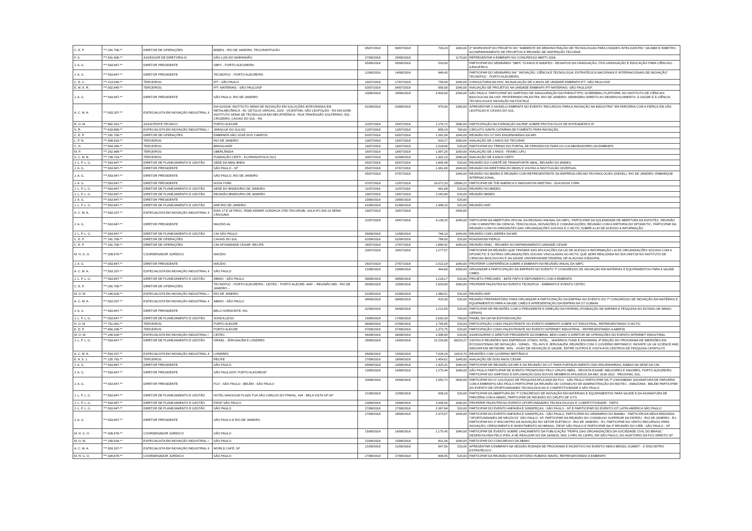| C. E. P. | ***.281.700-** | DIRETOR DE OPERAÇÕES | BNDES - RIO DE JANEIRO, TECGRAF/PUCRJ | 05/07/2018 | 06/07/2018 | 703,20 | 1040,00 | 3º WORKSHOP DO PROJETO DO "AMBIENTE DE DEMONSTRAÇÃO DE TECNOLOGIAS PARA CIDADES INTELIGENTES" DA ABDI E INMETRO, ACOMPANHAMENTO DE PROJETOS E REUNIÃO DE INSPENÇÃO TECGRAF. |
| F. S. | ***.931.600-** | ASSESSOR DE DIRETORIA III | SÃO LUÍS DO MARANHÃO | 27/06/2018 | 29/06/2018 | | 1170,00 | REPRESENTAR A EMBRAPII NO CONGRESSO ABIPTI 2018. |
| J. A. G. | ***.563.847-** | DIRETOR PRESIDENTE | SBPC - PORTO ALEGRE/RS | 05/06/2018 | 05/06/2018 | 520,93 | | PARTICIPAR DO SEMINÁRIO "SBPC 70 ANOS E ANDIFES - DESAFIOS DA GRADUAÇÃO, PÓS-GRADUAÇÃO E EDUCAÇÃO PARA CIÊNCIAS - ILEA/UFRGS. |
| J. A. G. | ***.563.847-** | DIRETOR PRESIDENTE | TECNOPUC - PORTO ALEGRE/RS | 12/06/2018 | 14/06/2018 | 848,43 | | PARTICIPAR DO SEMINÁRIO NA " INOVAÇÃO, CIÊNCIA E TECNOLOGIA: ESTRATÉGICA NACIONAIS E INTERNACIONAIS DE INOVAÇÃO" TECNOPUC - PORTO ALEGRE/RS. |
| C. E. C. | ***.213.030-** | TERCEIROS | IPT - SÃO PAULO | 16/07/2018 | 17/07/2018 | 756,84 | 1040,00 | CONSULTORIA AD-HOC NA AVALIAÇÃO DE 4 ANOS DE UNIDADE EMBRAPII IPT -SÃO PAULO/SP. |
| E. M. A. R. | ***.002.945-** | TERCEIROS | IPT- MATERIAIS - SÃO PAULO/SP | 03/07/2018 | 04/07/2018 | 956,00 | 1040,00 | AVALIAÇÃO DE PROJETOS NA UNIDADE EMBRAPII IPT-MATERIAIS -SÃO PAULO/SP. |
| J. A. G. | ***.563.847-** | DIRETOR PRESIDENTE | SÃO PAULO, RIO DE JANEIRO | 20/06/2018 | 29/06/2018 | 3.903,00 | 1560,00 | SÃO PAULO: PARTICIPAR DO SIMPÓSIO DE INAUGURAÇÃO DA PHENOTYPIC SCREEBING PLATFORM, NO INSTITUTO DE CIÊNCIAS BIOLÓGICAS DA USP, PROFERINDO PALESTRA. RIO DE JANEIRO: SEMINÁRIO DIREITO AO DESENVOLVIMENTO, À SAÚDE E À CIÊNCIA, TECNOLOGIA E INOVAÇÃO NA FIOCRUZ. |
| A. C. M. A. | ***.563.207-** | ESPECIALISTA EM INOVAÇÃO INDUSTRIAL II | DIA 01/2018: INSTITUTO SENAI DE INOVAÇÃO EM SOLUÇÕES INTEGRADAS EM METALMECÂNICA - AV. GETÚLIO VARGAS, 3229 - VICENTINA, SÃO LEOPOLDO - RS DIA 02/08: INSTITUTO SENAI DE TECNOLOGIA EM MECATRÔNICA - RUA TRAVESSÃO SOLFERINO, 501 - CRUZEIRO, CAXIAS DO SUL - RS | 01/08/2018 | 03/08/2018 | 970,00 | 1390,00 | APRESENTAR O MODELO EMBRAPII NO EVENTO 'RECURSOS PARA A INOVAÇÃO NA INDUSTRIA" EM PARCERIA COM A FIERGS EM SÃO LEOPOLDO E CAXIAS DO SUL. |
| R. O. M. | ***.882.341-** | ASSISTENTE TÉCNICO | PORTO ALEGRE | 22/07/2018 | 25/07/2018 | 1.276,72 | 2080,00 | PARTICIPAÇÃO NA FORMAÇÃO DA RNP SOBRE PROTOCOLOS DE ROTEAMENTO IP. |
| S. R. | ***.933.809-** | ESPECIALISTA EM INOVAÇÃO INDUSTRIAL I | JARAGUÁ DO SUL/SC | 12/07/2018 | 13/07/2018 | 859,19 | 700,00 | CIRCUITO SANTA CATARINA DE FOMENTO PARA INOVAÇÃO. |
| C. E. P. | ***.281.700-** | DIRETOR DE OPERAÇÕES | EMBRAER-SÃO JOSÉ DOS CAMPOS. | 02/07/2018 | 03/07/2018 | 1.391,04 | 1040,00 | REUNIÃO DO GT DAS ENGENHARIAS DA MEI. |
| L. P. N. | ***.898.910-** | TERCEIROS | RIO DE JANEIRO | 10/07/2018 | 15/07/2018 | 919,27 | 1560,00 | AVALIAÇÃO DE 2 ANOS DO TECGRAF. |
| C. H. | ***.944.390-** | TERCEIROS | BRASILIA/DF | 16/07/2018 | 16/07/2018 | 1.518,56 | 520,00 | PARTICIPAR DO TREINO DO PORTAL DE PERIÓDICOS PARA OS COLABORADORES DA EMBRAPII. |
| M. P. | ***.262.868-** | TERCEIROS | UBERLÂNDIA | 16/07/2018 | 18/07/2018 | 1.997,26 | 1050,00 | AVALIAÇÃO DE 2 ANOS - FEIMEC-UFU. |
| S. C. M. B. | ***.738.724-** | TERCEIROS | FUNDAÇÃO CERTI - FLORIANOPOLIS (SC) | 30/07/2018 | 02/08/2018 | 1.302,23 | 2080,00 | AVALIAÇÃO DE 4 ANOS CERTI |
| J. L. P. L. G. | ***.563.847-** | DIRETOR DE PLANEJAMENTO E GESTÃO | SEDE DA ABAL BNDS | 05/07/2018 | 05/07/2018 | 1.805,48 | 520,00 | REUNIÃO DO COMITÊ DE TRANSPORTE-ABAL, REUNIÃO DO BNDES. |
| J. A. G. | ***.563.847-** | DIRETOR PRESIDENTE | SÃO PAULO - SP | 05/07/2018 | 07/07/2018 | 1.361,06 | 1040,00 | REUNIÃO DA DIRETORIA DO BNDS E VISITAS A INSTITUIÇÃO DIVERSAS. |
| J. A. G. | ***.563.847-** | DIRETOR PRESIDENTE | SÃO PAULO, RIO DE JANEIRO | 05/07/2018 | 07/07/2018 | | 1040,00 | REUNIÃO NO BNDES E REUNIÃO COM REPRESENTANTE DA EMPRESA ORCAM TECHNOLOGIES (ISEAEL). RIO DE JANEIRO: EMBARQUE INTERNACIONAL. |
| J. A. G. | ***.563.847-** | DIRETOR PRESIDENTE | NOVA YORK | 07/07/2018 | 12/07/2018 | 10.072,33 | 10580,22 | PARTICIPAR DE THE AMERICA'S INNOVATION MEETING - EUA NOVA YORK. |
| J. L. P. L. G. | ***.563.847-** | DIRETOR DE PLANEJAMENTO E GESTÃO | SEDE DO BNDES/RIO DE JANEIRO | 11/07/2018 | 11/07/2018 | 961,68 | 520,00 | REUNIÃO NO BNDES. |
| J. L. P. L. G. | ***.563.847-** | DIRETOR DE PLANEJAMENTO E GESTÃO | REUNIÃO BNDES/RIO DE JANEIRO | 19/07/2018 | 19/07/2018 | 2.282,80 | 520,00 | REUNIÃO BNDES |
| J. A. G. | ***.563.847-** | DIRETOR PRESIDENTE | | 20/06/2018 | 20/06/2018 | | 520,00 | |
| J. L. P. L. G. | ***.563.847-** | DIRETOR DE PLANEJAMENTO E GESTÃO | ANP-RIO DE JANEIRO | 01/08/2018 | 01/08/2018 | 1.499,10 | 520,00 | REUNIÃO ANP. |
| A. C. M. A. | ***.563.207-** | ESPECIALISTA EM INOVAÇÃO INDUSTRIAL II | DIAS 17 E 18 FIESC, R00D ADMAR GONZAGA 2765 ITACURUBI, SALA Nº1 DIA 19 SENAI CRICIUMA | 16/07/2018 | 20/07/2018 | | 2430,00 | |
| J. A. G. | ***.563.847-** | DIRETOR PRESIDENTE | MACEIÓ-AL | 22/07/2018 | 24/07/2018 | 4.139,25 | 1040,00 | PARTICIPAR DA ABERTURA OFICIAL DA REUNIAO ANUNAL DA SBPC, PARTICIPAR DA SOLENIDADE DE ABERTURA DA EXPOTEC, REUNIÃO COM O MINISTRO DA CIENCIA, TENCOLOGIA, INOVAÇÕES E COMUNICAÇÕES, REUNIÃO COM A DIRTORIA DO DPO/MCTIC, PARTICIPAR DA REUNIÃO COM OS DIRIGENTES DAS ORGANIZAÇÕES SOCIAIS E O MCTIC SOBRE A LEI DE ACESSO A INFORMAÇÃO |
| J. L. P. L. G. | ***.563.847-** | DIRETOR DE PLANEJAMENTO E GESTÃO | CNI SÃO PAULO | 09/08/2018 | 12/08/2018 | 746,10 | 1040,00 | REUNIÃO COM LIDERES DA MEI |
| C. E. P. | ***.281.700-** | DIRETOR DE OPERAÇÕES | CAXIAS DO SUL | 02/08/2018 | 02/08/2018 | 768,93 | 520,00 | ROADSHOW FIERGS |
| C. E. P. | ***.281.700-** | DIRETOR DE OPERAÇÕES | CNI-SP/UNIDADE CESAR- RECIFE | 26/07/2018 | 27/07/2018 | 1.896,42 | 1040,00 | REUNIÃO ENEL - REUNIÃO ACOMPANHAMENTO UNIDADE CESAR |
| M. H. G. O. | ***.309.678-** | COORDENADOR JURÍDICO | MACEIO | 23/07/2018 | 24/07/2018 | 1.277,57 | | PARTICIPAR DA REUNIÃO QUE TRATARÁ DAS APLICAÇÕES DA LEI DE ACESSO A INFORMAÇÃO LAI AS ORGANIZAÇÕES SOCIAIS COM A DPO/MCTIC E OUTRAS ORGANIZAÇÕES SOCIAIS VINCULADAS AO MCTIC QUE SERÁ REALIZADA NO DIA 24/07/18 NO INSTITUTO DE CIENCIAS BIOLOGICAS E DA SAUDE UNIVERSIDADE FEDERAL DE ALAGOAS ICBS/UFAL |
| J. A. G. | ***.563.847-** | DIRETOR PRESIDENTE | MACEIO | 26/07/2018 | 27/07/2018 | 2.013,18 | 1040,00 | PROFERIR CONFERÊNCIA SOBRE A EMBRAPII NA REUNIÃO ANUAL DA SBPC |
| A. C. M. A. | ***.563.207-** | ESPECIALISTA EM INOVAÇÃO INDUSTRIAL II | SÃO PAULO | 21/08/2018 | 23/08/2018 | 444,60 | 1560,00 | ORGANIZAR A PARTICIPAÇÃO DA EMPRAPII NO EVENTO 7º CONGRESSO DE INOVAÇÃO EM MATERIAS E EQUIPAMENTOS PARA A SAUDE CIMES |
| J. L. P. L. G. | ***.563.847-** | DIRETOR DE PLANEJAMENTO E GESTÃO | ABIMO - SÃO PAULO | 08/08/2018 | 08/08/2018 | 1.218,17 | 520,00 | PROJETO PRÉCIMES - BATE PAPO E DEPOIMENTO COM A EMBRAPII. |
| C. E. P. | ***.281.700-** | DIRETOR DE OPERAÇÕES | TECNOPUC - PORTO ALEGRE/RS-- CEITEC - PORTO ALEGRE--ANP -- REUNIÃO MEI - RIO DE JANEIRO -- | 06/08/2018 | 10/08/2018 | 1.920,60 | 1560,00 | PROFERIR PALESTRA NO EVENTO TECNOPUX - EMBRAPII E EVENTO CEITEC |
| M. O. M. | ***.240.928-** | ESPECIALISTA EM INOVAÇÃO INDUSTRIAL I | RIO DE JANEIRO | 01/08/2018 | 01/08/2018 | 1.480,51 | 520,00 | REUNIÃO ANP |
| A. C. M. A. | ***.563.207-** | ESPECIALISTA EM INOVAÇÃO INDUSTRIAL II | ABIMO - SÃO PAULO | 08/08/2018 | 08/08/2018 | 919,36 | 520,00 | REUNIÃO PREPARATÓRIO PARA ORGANIZAR A PARTICIPAÇÃO DA EMPRAII NO EVENTO DO 7º CONGRESSO DE INOVAÇÃO EM MATÉRIAS E EQUIPAMENTOS PARA A SAUDE CIMES E APRESENTAÇÃO DA EMPRAII NA ST GOBAIN |
| J. A. G. | ***.563.847-** | DIRETOR PRESIDENTE | BELO HORIZONTE, MG | 02/08/2018 | 04/08/2018 | 1.213,95 | 520,00 | PARTICIPAR DE REUNIÕES COM O PRESIDENTE E DIREÇÃO DA FAPEMIG (FUNDAÇÃO DE AMPARA À PESQUISA DO ESTADO DE MINAS GERAIS) |
| J. L. P. L. G. | ***.563.847-** | DIRETOR DE PLANEJAMENTO E GESTÃO | JOINVILLE/SC | 16/08/2018 | 17/08/2018 | 2.093,30 | 700,00 | PAINEL DA GM NA EXPOINOVAÇÃO |
| H. O. M. | ***.751.091-** | TERCEIROS | PORTO ALEGRE | 06/08/2018 | 07/08/2018 | 1.795,85 | 520,00 | PARTICIPAÇÃO COMO PALESTRANTE NO EVENTO EMBRAPII SOBRE IOT INDUSTRIAL, REPRESENTANDO O MCTIC |
| E. D. P. | ***.800.208-** | TERCEIROS | PORTO ALEGRE | 07/08/2018 | 07/08/2018 | 1.373,75 | 520,00 | PARTICIPAÇÃO COMO PALESTRANTE NO EVENTO INTERNET INDUSTRIAL - REPRESENTANDO A ABRFID |
| M. O. M. | ***.240.928-** | ESPECIALISTA EM INOVAÇÃO INDUSTRIAL I | CEITEC | 06/08/2018 | 06/08/2018 | 2.399,99 | 520,00 | ASSESSORAR O DIRETOR PRESIDENTE DA EMBRAII, BEM COMO O DIRETOR DE OPERAÇÕES NO EVENTO INTERNET INDUSTRIAL |
| J. L. P. L. G. | ***.563.847-** | DIRETOR DE PLANEJAMENTO E GESTÃO | ISRAEL - JERUSALÉM E LONDRES | 28/08/2018 | 14/09/2018 | 22.220,85 | 30220,27 | VISITAS E REUNIÕES NAS EMPRESAS OTWOI, INTEL, , MAVERICK FUND E KNOWMAIL 9ª EDIÇÃO DO PROGRAMA DE IMERSÕES EM ECOSSISTEMAS DE INOVAÇÃO - ISRAEL - TEL AVIV E JERUSALÉM, REUNIÕES COM O GOVERNO BRITANICO: INOVATE UK UK SCIENCE AND INNOVATION NETWORK; NHS - VISÃO DE INOVAÇÃO E SAÚDE, ENTRE OUTROS E VISITA AOS CENTROS DE PESQUISA CATAPULTS |
| A. C. M. A. | ***.563.207-** | ESPECIALISTA EM INOVAÇÃO INDUSTRIAL II | LONDRES | 06/09/2018 | 15/09/2018 | 7.026,29 | 11914,70 | REUNIÕES COM GOVERNO BRITÂNICO |
| E. A. S. J. | ***.155.791-** | TERCEIROS | RECIFE | 27/08/2018 | 28/08/2018 | 1.454,61 | 1040,00 | AVALIAÇÃO DE DOIS ANOS CESAR |
| J. A. G. | ***.563.847-** | DIRETOR PRESIDENTE | SÃO PAULO | 09/08/2018 | 10/08/2018 | 1.425,31 | 1040,00 | PARTICIPAR DE REUNIÃO DA MEI E DA REUNIÃO DO GT PARA FORTALECIMENTO DAS ENGENHARIAS, AMBAS NA SEDE DA CNI. |
| J. A. G. | ***.563.847-** | DIRETOR PRESIDENTE | SÃO PAULO/SP, PORTO ALEGRE/SP | 13/08/2018 | 14/08/2018 | 1.275,44 | 1040,00 | SÃO PAULO PARTICIPAR DE EVENTO PROMOVIDO PELO GRUPO ABRIL - REVISTA EXAME: MELHORES E MAIORES, PORTO ALEGRE/RS: PARTICIPAR DO SIMPÓSIO E DIPLOMAÇÃO DOS NOVOS MEMBROS AFILIADOS DA ABC 2018-2022 - REGIONAL SUL. |
| J. A. G. | ***.563.847-** | DIRETOR PRESIDENTE | FGV - SÃO PAULO - BELÉM - SÃO PAULO | 20/08/2018 | 24/08/2018 | 1.950,72 | 2600,00 | PARTICIPAR DO IV COLÓQUIO DE PESQUISA APLICADA DA FGV - SÃO PAULO PARTICIPAR DA 7ª CIMO/ABIMO (ASSINATURA DE PARCERIA COM A EMBRAPII) SÃO PAULO PARTICIPAR DA REUNIÃO DO CONSELHO DE ADMINISTRAÇÃO DO BIOTEC - AMAZONIA - BELEM PARTICIPAR DO EVENTO DE OPORTUNIDADES TECNOLÓGICAS E COMPETITIVIDADE 0 SÃO PAULO |
| J. L. P. L. G. | ***.563.847-** | DIRETOR DE PLANEJAMENTO E GESTÃO | HOTEL MAKSOUD PLAZA TUA SÃO CARLOS DO PINHAL, 424 - BELA VISTA SP-SP | 21/08/2018 | 22/08/2018 | 838,16 | 520,00 | PARTICIPAR DA ABERTURA DO 7º CONGRESSO DE INOVAÇÃO EM MATERIAIS E EQUIPAMENTOS PARA SAUDE E DA ASSINATURA DE PARCERIA COM A ABIMO, PARTICIPAR DE REUNIÃO DO GRUPO DE ICTS |
| J. L. P. L. G. | ***.563.847-** | DIRETOR DE PLANEJAMENTO E GESTÃO | FIESP SÃO PAULO | 23/08/2018 | 24/08/2018 | 3.306,56 | 1040,00 | PROFERIR PALESTRA NO EVENTO OPORTUNIDADES TECNOLÓGICAS E COMPETITIVIDADE - FIEPS |
| J. L. P. L. G. | ***.563.847-** | DIRETOR DE PLANEJAMENTO E GESTÃO | SÃO PAULO | 27/08/2018 | 27/08/2018 | 2.367,84 | 520,00 | PARTICIPAR DO EVENTO ANFAVEA E SINDIPEÇAS - SÃO PAULO - SP E PARITICIPAR DO EVENTO IOT LATIN AMERICA SÃO PAULO |
| J. A. G. | ***.563.847-** | DIRETOR PRESIDENTE | SÃO PAULO E RIO DE JANEIRO | 27/08/2018 | 28/08/2018 | 2.373,57 | 1040,00 | PARTICIPAR DO EVENTO ANFAVEA E SINDIPEÇAS - SÃO PAULO, PARTICIPAR DO SEMINÁRIO DO BAMBU - PARTICIPA DA MESA REDONDA: "OPORTUNIDADES DE NEGÓCIO" SÃO PAULO- SP, PARTICIPAR DA REUNIÃO DO CONSELHO SUPERIOR DA FAPERJ - RIO DE JANEIRO - RJ, PARTICIPAR DO 2º ENCONTRO DA INOVAÇÃO NO SETOR ELÉTRICO - RIO DE JANEIRO - RJ, PARTICIPAR DO VENTO RECURSOS PARA INOVAÇÃO, CRESCIMENTO E INVESTIMENTO NO BRASIL, FIESP SÃO PAULO E PARTICIPAR DA 2ª REUNIÃO DO CIEB - SÃO PAULO - SP |
| M. H. G. O. | ***.309.678-** | COORDENADOR JURÍDICO | SÃO PAULO | 15/08/2018 | 16/08/2018 | 1.175,45 | 1040,00 | PARTICIPAR DE EVENTO SOBRE LANÇAMENTO DA PUBLICAÇÃO "PERFIL DAS ORGANIZAÇÕES DA SOCIEDADE CIVIL DO BRASIL" DESENVOLVIDA PELO IPEA, A SE REALIZAR NO DIA 16/08/18, DAS 1-HRS ÀS 13HRS, EM SÃO PAULO, NO AUDITÓRIO DA FGV DIREITO SP |
| M. O. M. | ***.240.928-** | ESPECIALISTA EM INOVAÇÃO INDUSTRIAL I | SÃO PAULO | 22/08/2018 | 23/08/2018 | 831,04 | 1040,00 | PARTICIPAR DO CONGRESSO DA ABIMO |
| A. C. M. A. | ***.563.207-** | ESPECIALISTA EM INOVAÇÃO INDUSTRIAL II | WORLD CAFÉ, SP | 21/09/2018 | 21/09/2018 | 947,56 | 520,00 | APRESENTAR A EMBRAPII NA SESSÃO RODADA DE PROGRAMA E INCENTIVO NO EVENTO IND4.0 BRAZIL SUMMIT - 1º ENCONTRO ESTRATÉGICO |
| M. H. G. O. | ***.309.678-** | COORDENADOR JURÍDICO | SÃO PAULO | 27/08/2018 | 27/08/2018 | 806,95 | 520,00 | PARTICIPAR DA REUNIÃO NO ESCRITÓRIO RUBENS NAVES, REPRESENTANDO A EMBRAPII |